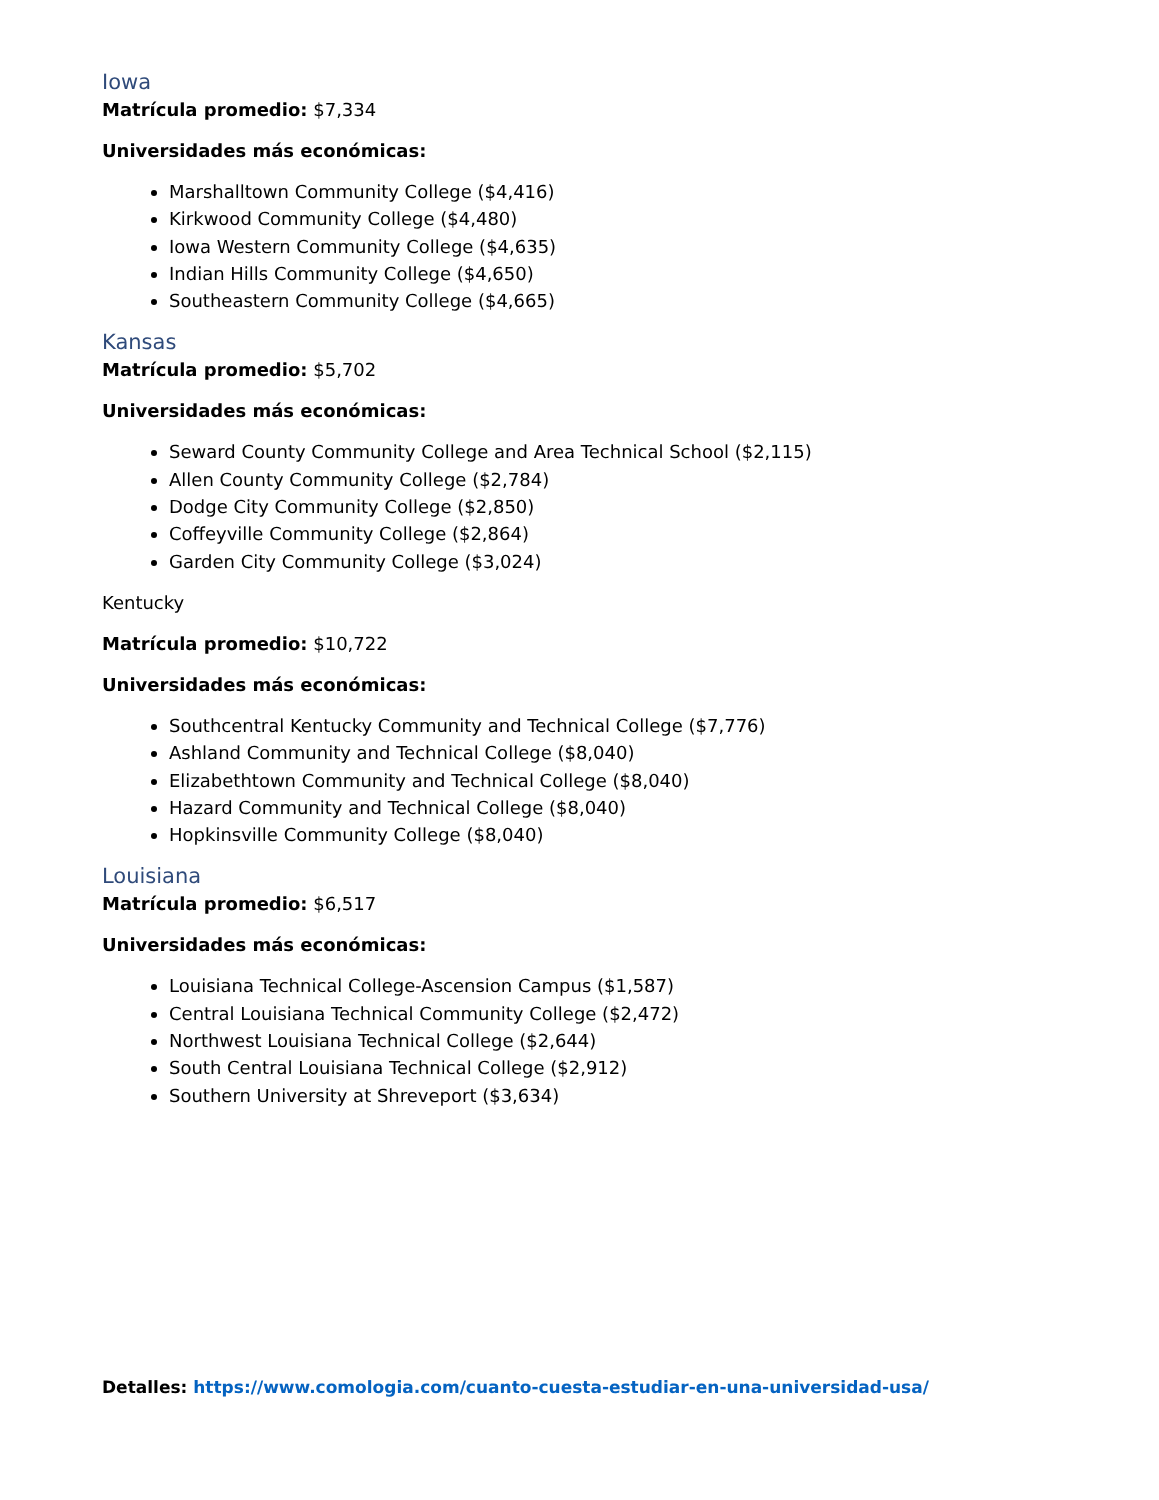Iowa
Matrícula promedio: $7,334
Universidades más económicas:
Marshalltown Community College ($4,416)
Kirkwood Community College ($4,480)
Iowa Western Community College ($4,635)
Indian Hills Community College ($4,650)
Southeastern Community College ($4,665)
Kansas
Matrícula promedio: $5,702
Universidades más económicas:
Seward County Community College and Area Technical School ($2,115)
Allen County Community College ($2,784)
Dodge City Community College ($2,850)
Coffeyville Community College ($2,864)
Garden City Community College ($3,024)
Kentucky
Matrícula promedio: $10,722
Universidades más económicas:
Southcentral Kentucky Community and Technical College ($7,776)
Ashland Community and Technical College ($8,040)
Elizabethtown Community and Technical College ($8,040)
Hazard Community and Technical College ($8,040)
Hopkinsville Community College ($8,040)
Louisiana
Matrícula promedio: $6,517
Universidades más económicas:
Louisiana Technical College-Ascension Campus ($1,587)
Central Louisiana Technical Community College ($2,472)
Northwest Louisiana Technical College ($2,644)
South Central Louisiana Technical College ($2,912)
Southern University at Shreveport ($3,634)
Detalles: https://www.comologia.com/cuanto-cuesta-estudiar-en-una-universidad-usa/